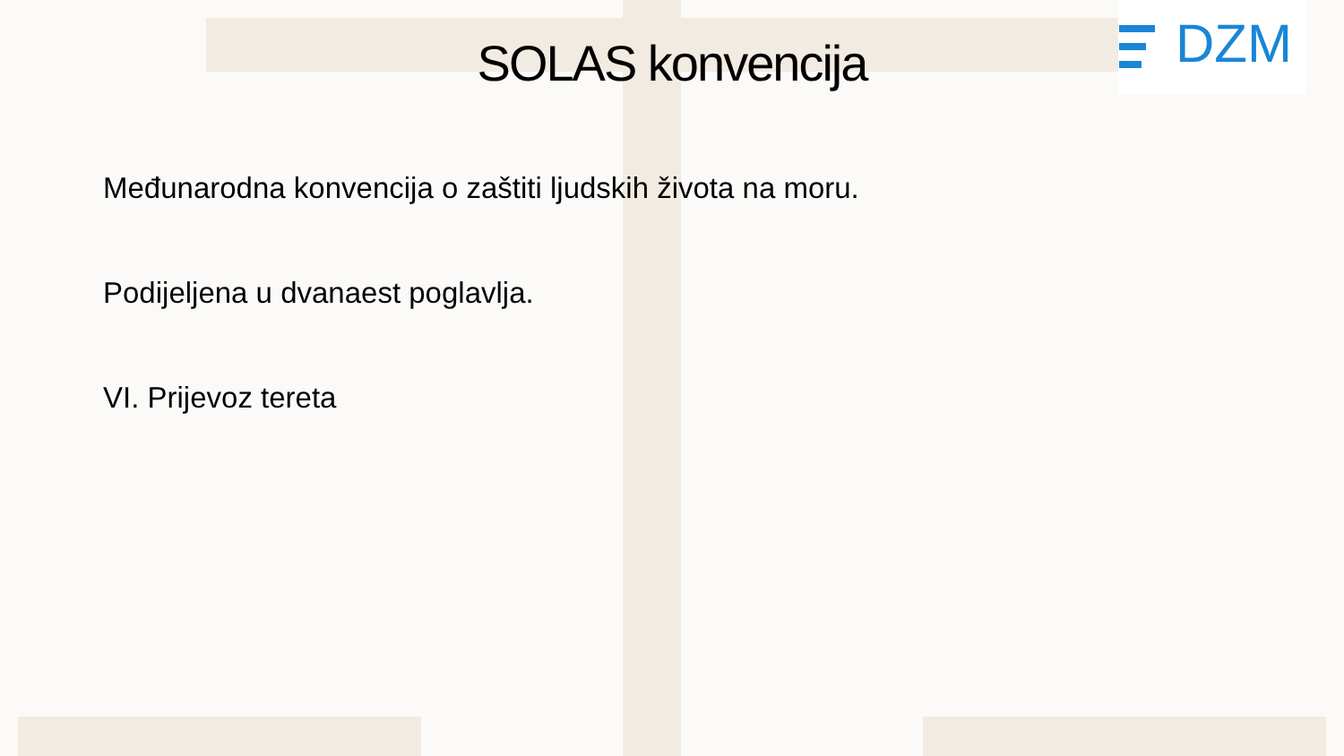DZM
SOLAS konvencija
Međunarodna konvencija o zaštiti ljudskih života na moru.
Podijeljena u dvanaest poglavlja.
VI. Prijevoz tereta